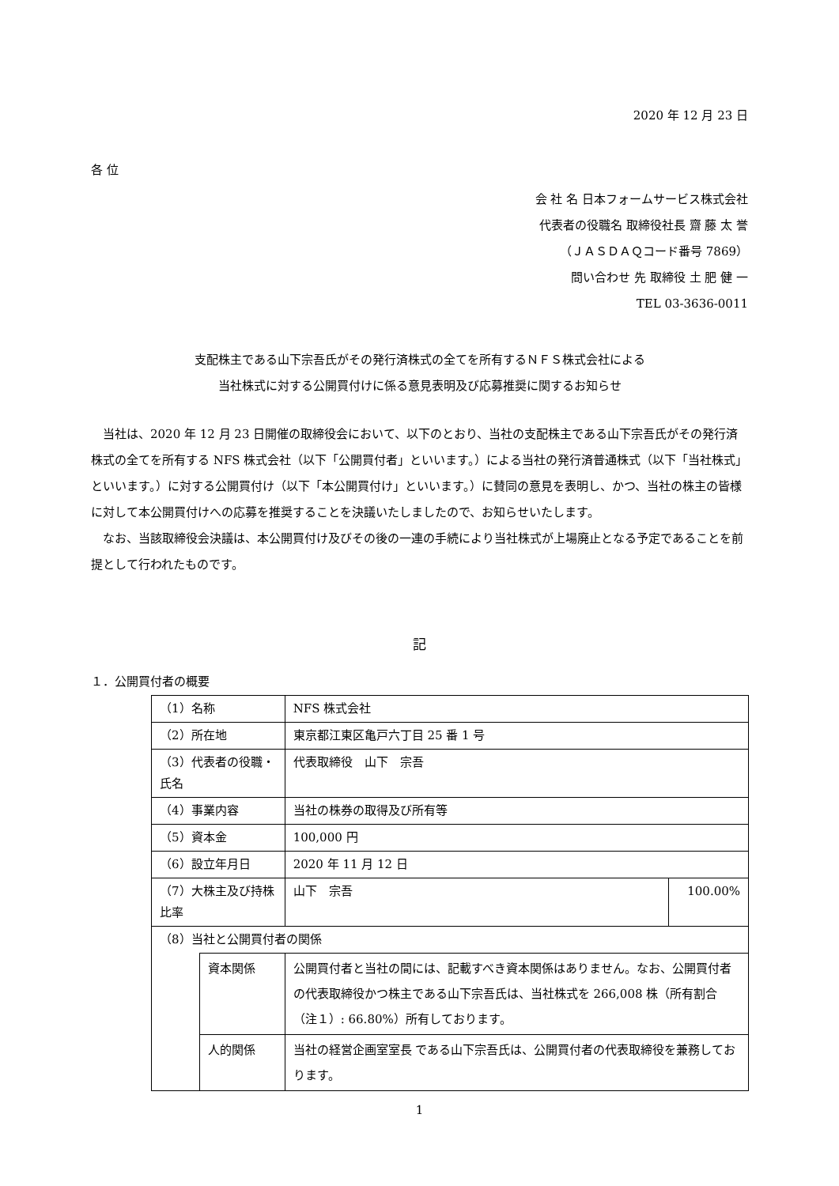2020 年 12 月 23 日
各 位
会 社 名 日本フォームサービス株式会社
代表者の役職名 取締役社長 齋 藤 太 誉
（ＪＡＳＤＡＱコード番号 7869）
問い合わせ 先 取締役 土 肥 健 一
TEL 03-3636-0011
支配株主である山下宗吾氏がその発行済株式の全てを所有するＮＦＳ株式会社による
当社株式に対する公開買付けに係る意見表明及び応募推奨に関するお知らせ
　当社は、2020 年 12 月 23 日開催の取締役会において、以下のとおり、当社の支配株主である山下宗吾氏がその発行済株式の全てを所有する NFS 株式会社（以下「公開買付者」といいます。）による当社の発行済普通株式（以下「当社株式」といいます。）に対する公開買付け（以下「本公開買付け」といいます。）に賛同の意見を表明し、かつ、当社の株主の皆様に対して本公開買付けへの応募を推奨することを決議いたしましたので、お知らせいたします。
　なお、当該取締役会決議は、本公開買付け及びその後の一連の手続により当社株式が上場廃止となる予定であることを前提として行われたものです。
記
１．公開買付者の概要
| （1）名称 | | NFS 株式会社 | |
| （2）所在地 | | 東京都江東区亀戸六丁目 25 番 1 号 | |
| （3）代表者の役職・氏名 | | 代表取締役 山下 宗吾 | |
| （4）事業内容 | | 当社の株券の取得及び所有等 | |
| （5）資本金 | | 100,000 円 | |
| （6）設立年月日 | | 2020 年 11 月 12 日 | |
| （7）大株主及び持株比率 | | 山下 宗吾 | 100.00% |
| （8）当社と公開買付者の関係 | | | |
| | 資本関係 | 公開買付者と当社の間には、記載すべき資本関係はありません。なお、公開買付者の代表取締役かつ株主である山下宗吾氏は、当社株式を 266,008 株（所有割合（注１）: 66.80%）所有しております。 | |
| | 人的関係 | 当社の経営企画室室長 である山下宗吾氏は、公開買付者の代表取締役を兼務しております。 | |
1